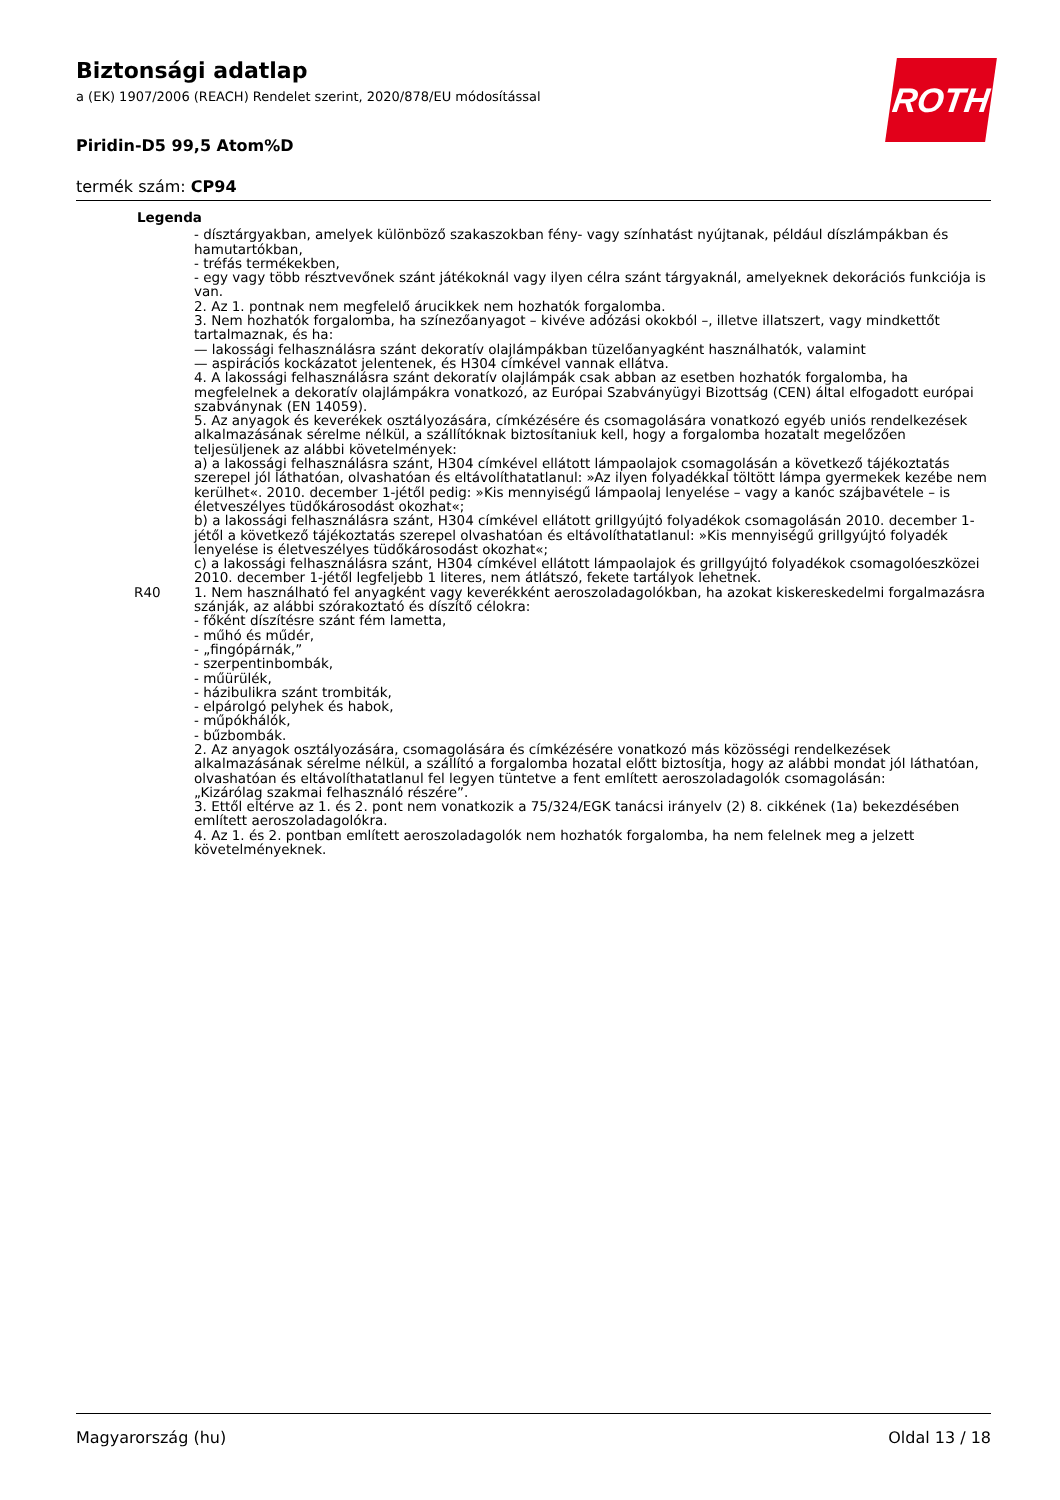Biztonsági adatlap
a (EK) 1907/2006 (REACH) Rendelet szerint, 2020/878/EU módosítással
Piridin-D5 99,5 Atom%D
termék szám: CP94
ROTH
Legenda
| | - dísztárgyakban, amelyek különböző szakaszokban fény- vagy színhatást nyújtanak, például díszlámpákban és hamutartókban, - tréfás termékekben, - egy vagy több résztvevőnek szánt játékoknál vagy ilyen célra szánt tárgyaknál, amelyeknek dekorációs funkciója is van. 2. Az 1. pontnak nem megfelelő árucikkek nem hozhatók forgalomba. 3. Nem hozhatók forgalomba, ha színezőanyagot – kivéve adózási okokból –, illetve illatszert, vagy mindkettőt tartalmaznak, és ha: — lakossági felhasználásra szánt dekoratív olajlámpákban tüzelőanyagként használhatók, valamint — aspirációs kockázatot jelentenek, és H304 címkével vannak ellátva. 4. A lakossági felhasználásra szánt dekoratív olajlámpák csak abban az esetben hozhatók forgalomba, ha megfelelnek a dekoratív olajlámpákra vonatkozó, az Európai Szabványügyi Bizottság (CEN) által elfogadott európai szabványnak (EN 14059). 5. Az anyagok és keverékek osztályozására, címkézésére és csomagolására vonatkozó egyéb uniós rendelkezések alkalmazásának sérelme nélkül, a szállítóknak biztosítaniuk kell, hogy a forgalomba hozatalt megelőzően teljesüljenek az alábbi követelmények: a) a lakossági felhasználásra szánt, H304 címkével ellátott lámpaolajok csomagolásán a következő tájékoztatás szerepel jól láthatóan, olvashatóan és eltávolíthatatlanul: »Az ilyen folyadékkal töltött lámpa gyermekek kezébe nem kerülhet«. 2010. december 1-jétől pedig: »Kis mennyiségű lámpaolaj lenyelése – vagy a kanóc szájbavétele – is életveszélyes tüdőkárosodást okozhat«; b) a lakossági felhasználásra szánt, H304 címkével ellátott grillgyújtó folyadékok csomagolásán 2010. december 1-jétől a következő tájékoztatás szerepel olvashatóan és eltávolíthatatlanul: »Kis mennyiségű grillgyújtó folyadék lenyelése is életveszélyes tüdőkárosodást okozhat«; c) a lakossági felhasználásra szánt, H304 címkével ellátott lámpaolajok és grillgyújtó folyadékok csomagolóeszközei 2010. december 1-jétől legfeljebb 1 literes, nem átlátszó, fekete tartályok lehetnek. |
| R40 | 1. Nem használható fel anyagként vagy keverékként aeroszoladagolókban, ha azokat kiskereskedelmi forgalmazásra szánják, az alábbi szórakoztató és díszítő célokra: - főként díszítésre szánt fém lametta, - műhó és műdér, - „fingópárnák,” - szerpentinbombák, - műürülék, - házibulikra szánt trombiták, - elpárolgó pelyhek és habok, - műpókhálók, - bűzbombák. 2. Az anyagok osztályozására, csomagolására és címkézésére vonatkozó más közösségi rendelkezések alkalmazásának sérelme nélkül, a szállító a forgalomba hozatal előtt biztosítja, hogy az alábbi mondat jól láthatóan, olvashatóan és eltávolíthatatlanul fel legyen tüntetve a fent említett aeroszoladagolók csomagolásán: „Kizárólag szakmai felhasználó részére”. 3. Ettől eltérve az 1. és 2. pont nem vonatkozik a 75/324/EGK tanácsi irányelv (2) 8. cikkének (1a) bekezdésében említett aeroszoladagolókra. 4. Az 1. és 2. pontban említett aeroszoladagolók nem hozhatók forgalomba, ha nem felelnek meg a jelzett követelményeknek. |
Magyarország (hu) Oldal 13 / 18